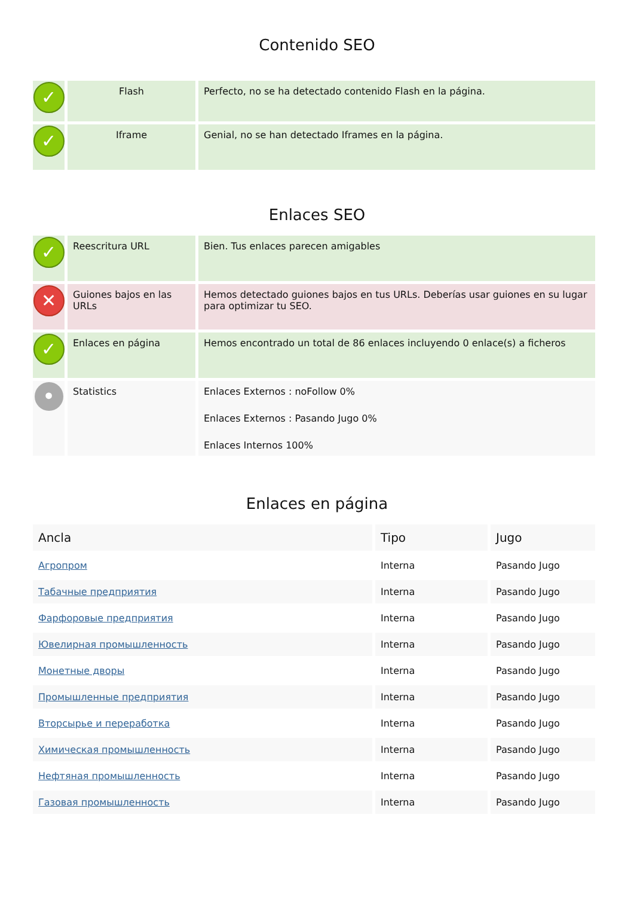Contenido SEO
| ✓ | Flash | Perfecto, no se ha detectado contenido Flash en la página. |
| ✓ | Iframe | Genial, no se han detectado Iframes en la página. |
Enlaces SEO
| ✓ | Reescritura URL | Bien. Tus enlaces parecen amigables |
| ✕ | Guiones bajos en las URLs | Hemos detectado guiones bajos en tus URLs. Deberías usar guiones en su lugar para optimizar tu SEO. |
| ✓ | Enlaces en página | Hemos encontrado un total de 86 enlaces incluyendo 0 enlace(s) a ficheros |
| • | Statistics | Enlaces Externos : noFollow 0% Enlaces Externos : Pasando Jugo 0% Enlaces Internos 100% |
Enlaces en página
| Ancla | Tipo | Jugo |
| --- | --- | --- |
| Агропром | Interna | Pasando Jugo |
| Табачные предприятия | Interna | Pasando Jugo |
| Фарфоровые предприятия | Interna | Pasando Jugo |
| Ювелирная промышленность | Interna | Pasando Jugo |
| Монетные дворы | Interna | Pasando Jugo |
| Промышленные предприятия | Interna | Pasando Jugo |
| Вторсырье и переработка | Interna | Pasando Jugo |
| Химическая промышленность | Interna | Pasando Jugo |
| Нефтяная промышленность | Interna | Pasando Jugo |
| Газовая промышленность | Interna | Pasando Jugo |